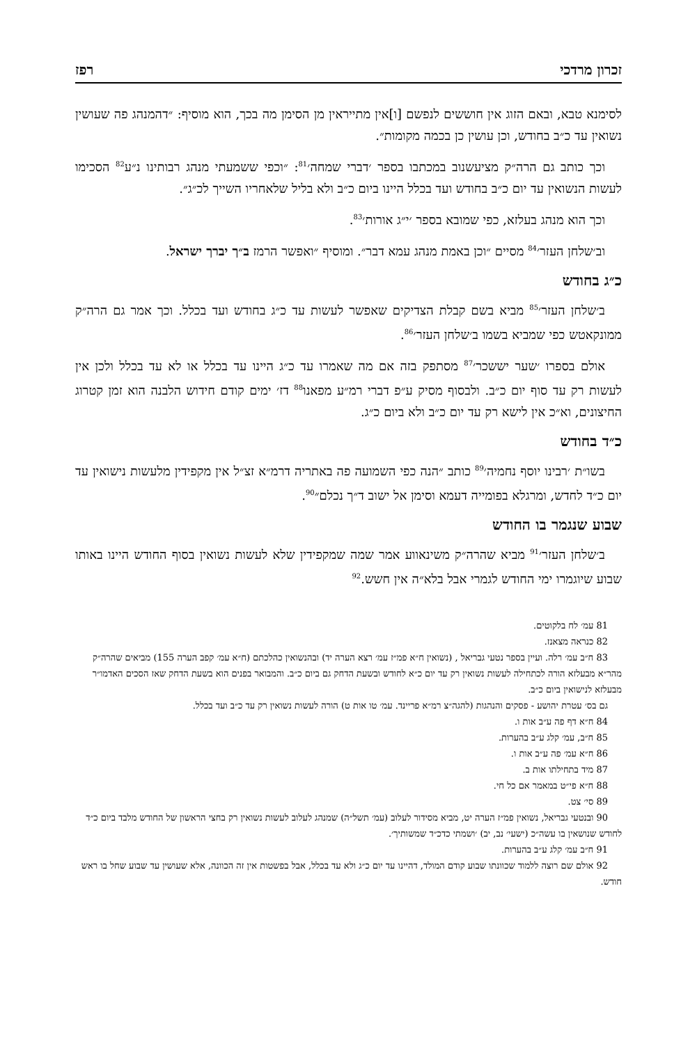זכרון מרדכי רפז
לסימנא טבא, ובאם הזוג אין חוששים לנפשם [ו]אין מתייראין מן הסימן מה בכך, הוא מוסיף: ״דהמנהג פה שעושין נשואין עד כ״ב בחודש, וכן עושין כן בכמה מקומות״.
וכך כותב גם הרה״ק מציעשנוב במכתבו בספר ׳דברי שמחה׳<sup>81</sup>: ״וכפי ששמעתי מנהג רבותינו נ״ע<sup>82</sup> הסכימו לעשות הנשואין עד יום כ״ב בחודש ועד בכלל היינו ביום כ״ב ולא בליל שלאחריו השייך לכ״ג״.
וכך הוא מנהג בעלזא, כפי שמובא בספר ׳י״ג אורות׳<sup>83</sup>.
וב׳שלחן העזר׳<sup>84</sup> מסיים ״וכן באמת מנהג עמא דבר״. ומוסיף ״ואפשר הרמז ב״ך יברך ישראל.
כ״ג בחודש
ב׳שלחן העזר׳<sup>85</sup> מביא בשם קבלת הצדיקים שאפשר לעשות עד כ״ג בחודש ועד בכלל. וכך אמר גם הרה״ק ממונקאטש כפי שמביא בשמו ב׳שלחן העזר׳<sup>86</sup>.
אולם בספרו ׳שער יששכר׳<sup>87</sup> מסתפק בזה אם מה שאמרו עד כ״ג היינו עד בכלל או לא עד בכלל ולכן אין לעשות רק עד סוף יום כ״ב. ולבסוף מסיק ע״פ דברי רמ״ע מפאנו<sup>88</sup> דז׳ ימים קודם חידוש הלבנה הוא זמן קטרוג החיצונים, וא״כ אין לישא רק עד יום כ״ב ולא ביום כ״ג.
כ״ד בחודש
בשו״ת ׳רבינו יוסף נחמיה׳<sup>89</sup> כותב ״הנה כפי השמועה פה באתריה דרמ״א זצ״ל אין מקפידין מלעשות נישואין עד יום כ״ד לחדש, ומרגלא בפומייה דעמא וסימן אל ישוב ד״ך נכלם״<sup>90</sup>.
שבוע שנגמר בו החודש
ב׳שלחן העזר׳<sup>91</sup> מביא שהרה״ק משינאווע אמר שמה שמקפידין שלא לעשות נשואין בסוף החודש היינו באותו שבוע שיוגמרו ימי החודש לגמרי אבל בלא״ה אין חשש.<sup>92</sup>
81 עמ׳ לח בלקוטים.
82 כנראה מצאנז.
83 ח״ב עמ׳ רלה. ועיין בספר נטעי גבריאל , (נשואין ח״א פמ״ז עמ׳ רצא הערה יד) ובהנשואין כהלכתם (ח״א עמ׳ קפב הערה 155) מביאים שהרה״ק מהר״א מבעלזא הורה לכתחילה לעשות נשואין רק עד יום כ״א לחודש ובשעת הדחק גם ביום כ״ב. והמבואר בפנים הוא בשעת הדחק שאז הסכים האדמו״ר מבעלזא לנישואין ביום כ״ב.
גם בס׳ עטרת יהושע - פסקים והנהגות (להגה״צ רמ״א פריינד. עמ׳ טו אות ט) הורה לעשות נשואין רק עד כ״ב ועד בכלל.
84 ח״א דף פה ע״ב אות ו.
85 ח״ב, עמ׳ קלג ע״ב בהערות.
86 ח״א עמ׳ פה ע״ב אות ו.
87 מיד בתחילתו אות ב.
88 ח״א פי״ט במאמר אם כל חי.
89 סי׳ צט.
90 ובנטעי גבריאל, נשואין פמ״ז הערה יט, מביא מסידור לעלוב (עמ׳ תשל״ה) שמנהג לעלוב לעשות נשואין רק בחצי הראשון של החודש מלבד ביום כ״ד לחודש שנושאין בו עשה״כ (ישעי׳ נב, יב) ׳ושמתי כדכ״ד שמשותיך׳.
91 ח״ב עמ׳ קלג ע״ב בהערות.
92 אולם שם רוצה ללמוד שכוונתו שבוע קודם המולד, דהיינו עד יום כ״ג ולא עד בכלל, אבל בפשטות אין זה הכוונה, אלא שעושין עד שבוע שחל בו ראש חודש.